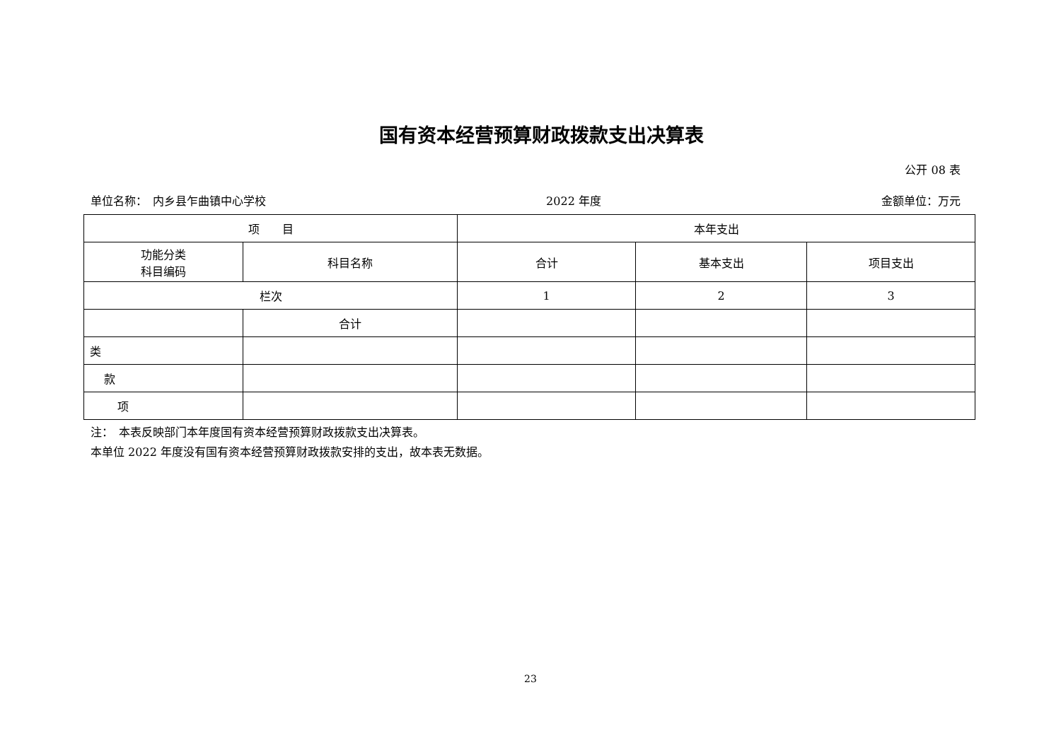国有资本经营预算财政拨款支出决算表
公开 08 表
单位名称：　内乡县乍曲镇中心学校 2022 年度 金额单位：万元
| 项 目 | | 本年支出 | | |
| --- | --- | --- | --- | --- |
| 功能分类 科目编码 | 科目名称 | 合计 | 基本支出 | 项目支出 |
| 栏次 | | 1 | 2 | 3 |
| | 合计 | | | |
| 类 | | | | |
| 款 | | | | |
| 项 | | | | |
注：　本表反映部门本年度国有资本经营预算财政拨款支出决算表。
本单位 2022 年度没有国有资本经营预算财政拨款安排的支出，故本表无数据。
23